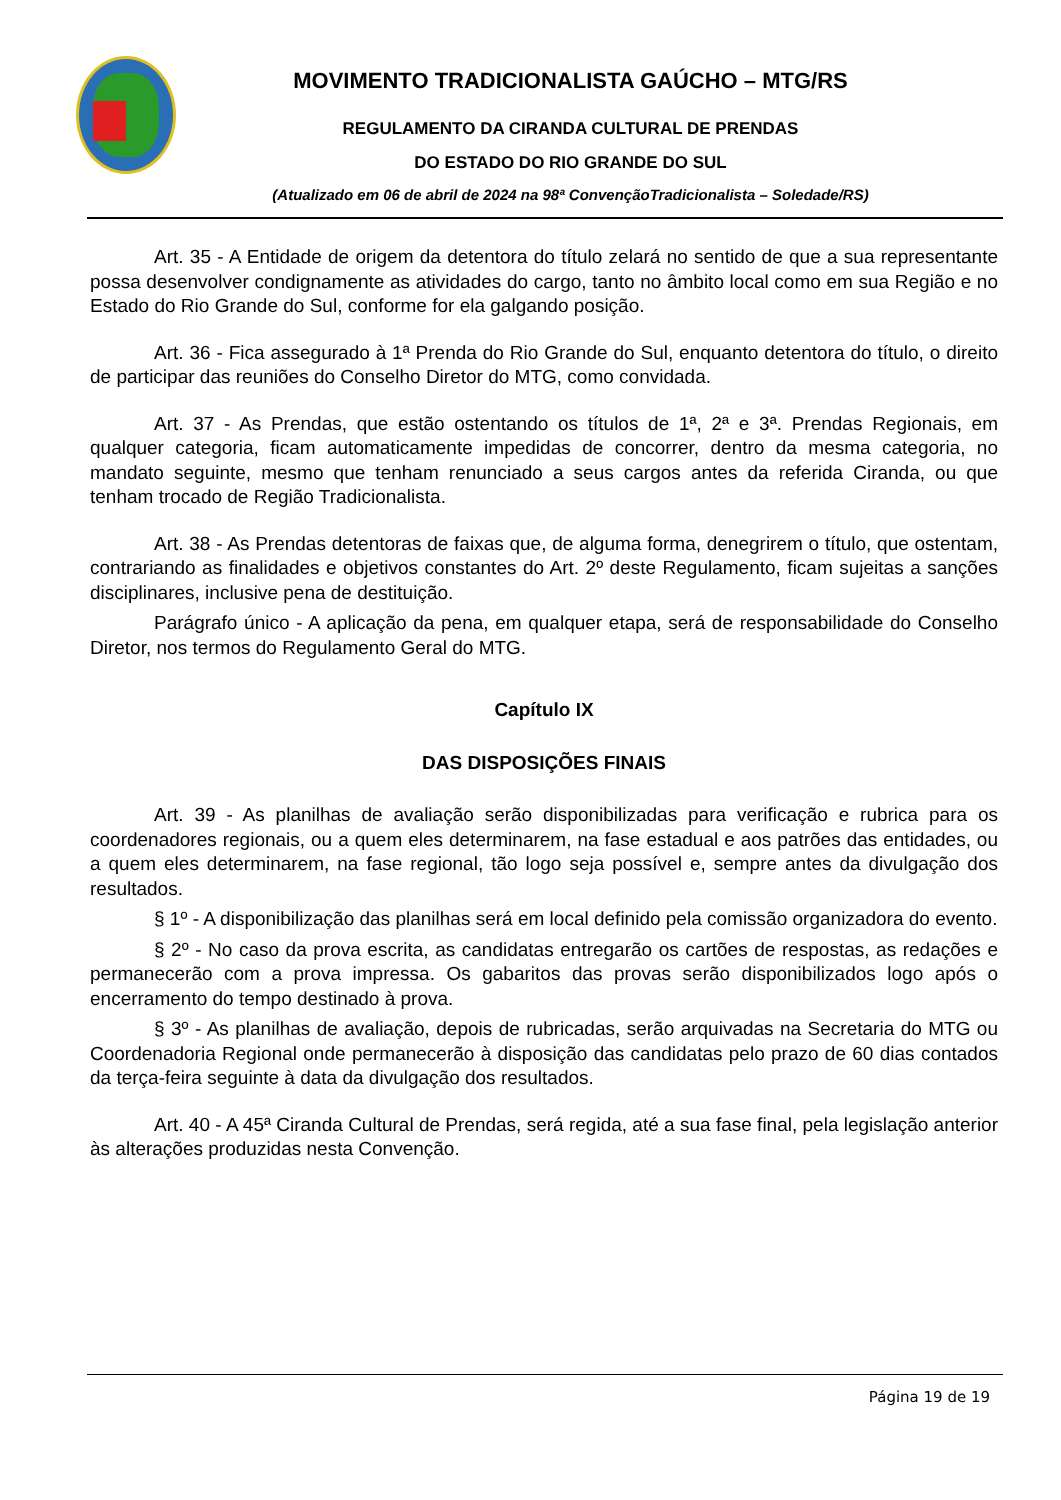MOVIMENTO TRADICIONALISTA GAÚCHO – MTG/RS
REGULAMENTO DA CIRANDA CULTURAL DE PRENDAS
DO ESTADO DO RIO GRANDE DO SUL
(Atualizado em 06 de abril de 2024 na 98ª ConvençãoTradicionalista – Soledade/RS)
Art. 35 - A Entidade de origem da detentora do título zelará no sentido de que a sua representante possa desenvolver condignamente as atividades do cargo, tanto no âmbito local como em sua Região e no Estado do Rio Grande do Sul, conforme for ela galgando posição.
Art. 36 - Fica assegurado à 1ª Prenda do Rio Grande do Sul, enquanto detentora do título, o direito de participar das reuniões do Conselho Diretor do MTG, como convidada.
Art. 37 - As Prendas, que estão ostentando os títulos de 1ª, 2ª e 3ª. Prendas Regionais, em qualquer categoria, ficam automaticamente impedidas de concorrer, dentro da mesma categoria, no mandato seguinte, mesmo que tenham renunciado a seus cargos antes da referida Ciranda, ou que tenham trocado de Região Tradicionalista.
Art. 38 - As Prendas detentoras de faixas que, de alguma forma, denegrirem o título, que ostentam, contrariando as finalidades e objetivos constantes do Art. 2º deste Regulamento, ficam sujeitas a sanções disciplinares, inclusive pena de destituição.
Parágrafo único - A aplicação da pena, em qualquer etapa, será de responsabilidade do Conselho Diretor, nos termos do Regulamento Geral do MTG.
Capítulo IX
DAS DISPOSIÇÕES FINAIS
Art. 39 - As planilhas de avaliação serão disponibilizadas para verificação e rubrica para os coordenadores regionais, ou a quem eles determinarem, na fase estadual e aos patrões das entidades, ou a quem eles determinarem, na fase regional, tão logo seja possível e, sempre antes da divulgação dos resultados.
§ 1º - A disponibilização das planilhas será em local definido pela comissão organizadora do evento.
§ 2º - No caso da prova escrita, as candidatas entregarão os cartões de respostas, as redações e permanecerão com a prova impressa. Os gabaritos das provas serão disponibilizados logo após o encerramento do tempo destinado à prova.
§ 3º - As planilhas de avaliação, depois de rubricadas, serão arquivadas na Secretaria do MTG ou Coordenadoria Regional onde permanecerão à disposição das candidatas pelo prazo de 60 dias contados da terça-feira seguinte à data da divulgação dos resultados.
Art. 40 - A 45ª Ciranda Cultural de Prendas, será regida, até a sua fase final, pela legislação anterior às alterações produzidas nesta Convenção.
Página 19 de 19